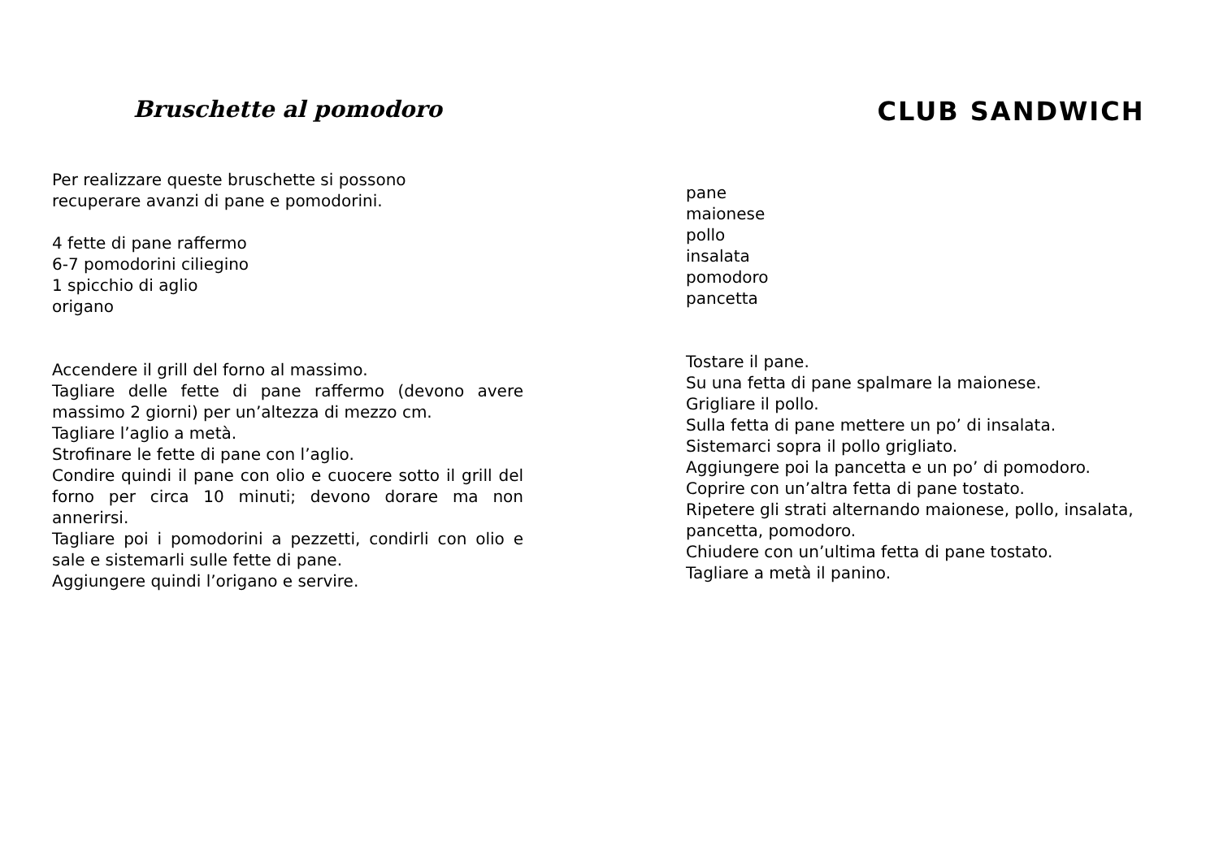Bruschette al pomodoro
Per realizzare queste bruschette si possono
recuperare avanzi di pane e pomodorini.
4 fette di pane raffermo
6-7 pomodorini ciliegino
1 spicchio di aglio
origano
Accendere il grill del forno al massimo.
Tagliare delle fette di pane raffermo (devono avere massimo 2 giorni) per un’altezza di mezzo cm.
Tagliare l’aglio a metà.
Strofinare le fette di pane con l’aglio.
Condire quindi il pane con olio e cuocere sotto il grill del forno per circa 10 minuti; devono dorare ma non annerirsi.
Tagliare poi i pomodorini a pezzetti, condirli con olio e sale e sistemarli sulle fette di pane.
Aggiungere quindi l’origano e servire.
CLUB SANDWICH
pane
maionese
pollo
insalata
pomodoro
pancetta
Tostare il pane.
Su una fetta di pane spalmare la maionese.
Grigliare il pollo.
Sulla fetta di pane mettere un po’ di insalata.
Sistemarci sopra il pollo grigliato.
Aggiungere poi la pancetta e un po’ di pomodoro.
Coprire con un’altra fetta di pane tostato.
Ripetere gli strati alternando maionese, pollo, insalata, pancetta, pomodoro.
Chiudere con un’ultima fetta di pane tostato.
Tagliare a metà il panino.